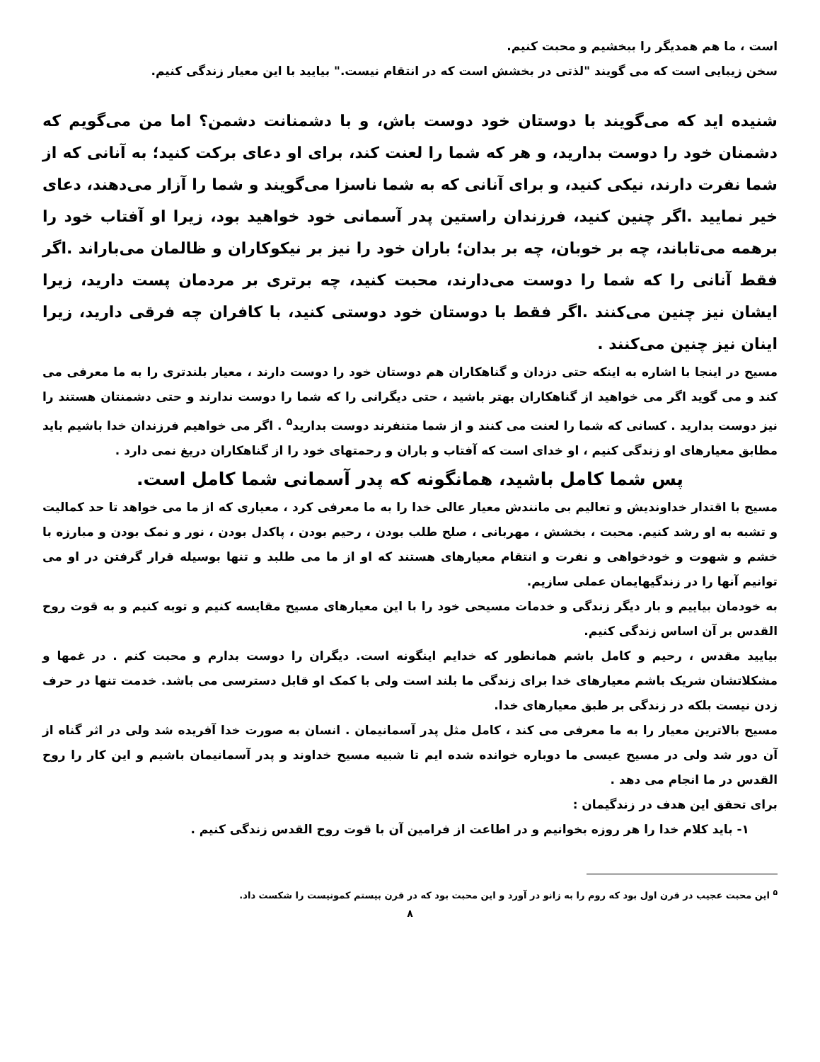است ، ما هم همدیگر را ببخشیم و محبت کنیم.
سخن زیبایی است که می گویند "لذتی در بخشش است که در انتقام نیست." بیایید با این معیار زندگی کنیم.
شنیده اید که می‌گویند با دوستان خود دوست باش، و با دشمنانت دشمن؟ اما من می‌گویم که دشمنان خود را دوست بدارید، و هر که شما را لعنت کند، برای او دعای برکت کنید؛ به آنانی که از شما نفرت دارند، نیکی کنید، و برای آنانی که به شما ناسزا می‌گویند و شما را آزار می‌دهند، دعای خیر نمایید .اگر چنین کنید، فرزندان راستین پدر آسمانی خود خواهید بود، زیرا او آفتاب خود را برهمه می‌تاباند، چه بر خوبان، چه بر بدان؛ باران خود را نیز بر نیکوکاران و ظالمان می‌باراند .اگر فقط آنانی را که شما را دوست می‌دارند، محبت کنید، چه برتری بر مردمان پست دارید، زیرا ایشان نیز چنین می‌کنند .اگر فقط با دوستان خود دوستی کنید، با کافران چه فرقی دارید، زیرا اینان نیز چنین می‌کنند .
مسیح در اینجا با اشاره به اینکه حتی دزدان و گناهکاران هم دوستان خود را دوست دارند ، معیار بلندتری را به ما معرفی می کند و می گوید اگر می خواهید از گناهکاران بهتر باشید ، حتی دیگرانی را که شما را دوست ندارند و حتی دشمنتان هستند را نیز دوست بدارید . کسانی که شما را لعنت می کنند و از شما متنفرند دوست بدارید<sup>۵</sup> . اگر می خواهیم فرزندان خدا باشیم باید مطابق معیارهای او زندگی کنیم ، او خدای است که آفتاب و باران و رحمتهای خود را از گناهکاران دریغ نمی دارد .
پس شما کامل باشید، همانگونه که پدر آسمانی شما کامل است.
مسیح با اقتدار خداوندیش و تعالیم بی مانندش معیار عالی خدا را به ما معرفی کرد ، معیاری که از ما می خواهد تا حد کمالیت و تشبه به او رشد کنیم. محبت ، بخشش ، مهربانی ، صلح طلب بودن ، رحیم بودن ، پاکدل بودن ، نور و نمک بودن و مبارزه با خشم و شهوت و خودخواهی و نفرت و انتقام معیارهای هستند که او از ما می طلبد و تنها بوسیله قرار گرفتن در او می توانیم آنها را در زندگیهایمان عملی سازیم.
به خودمان بیاییم و بار دیگر زندگی و خدمات مسیحی خود را با این معیارهای مسیح مقایسه کنیم و توبه کنیم و به قوت روح القدس بر آن اساس زندگی کنیم.
بیایید مقدس ، رحیم و کامل باشم همانطور که خدایم اینگونه است. دیگران را دوست بدارم و محبت کنم . در غمها و مشکلاتشان شریک باشم معیارهای خدا برای زندگی ما بلند است ولی با کمک او قابل دسترسی می باشد. خدمت تنها در حرف زدن نیست بلکه در زندگی بر طبق معیارهای خدا.
مسیح بالاترین معیار را به ما معرفی می کند ، کامل مثل پدر آسمانیمان . انسان به صورت خدا آفریده شد ولی در اثر گناه از آن دور شد ولی در مسیح عیسی ما دوباره خوانده شده ایم تا شبیه مسیح خداوند و پدر آسمانیمان باشیم و این کار را روح القدس در ما انجام می دهد .
برای تحقق این هدف در زندگیمان :
۱- باید کلام خدا را هر روزه بخوانیم و در اطاعت از فرامین آن با قوت روح القدس زندگی کنیم .
<sup>۵</sup> این محبت عجیب در قرن اول بود که روم را به زانو در آورد و این محبت بود که در قرن بیستم کمونیست را شکست داد.
۸